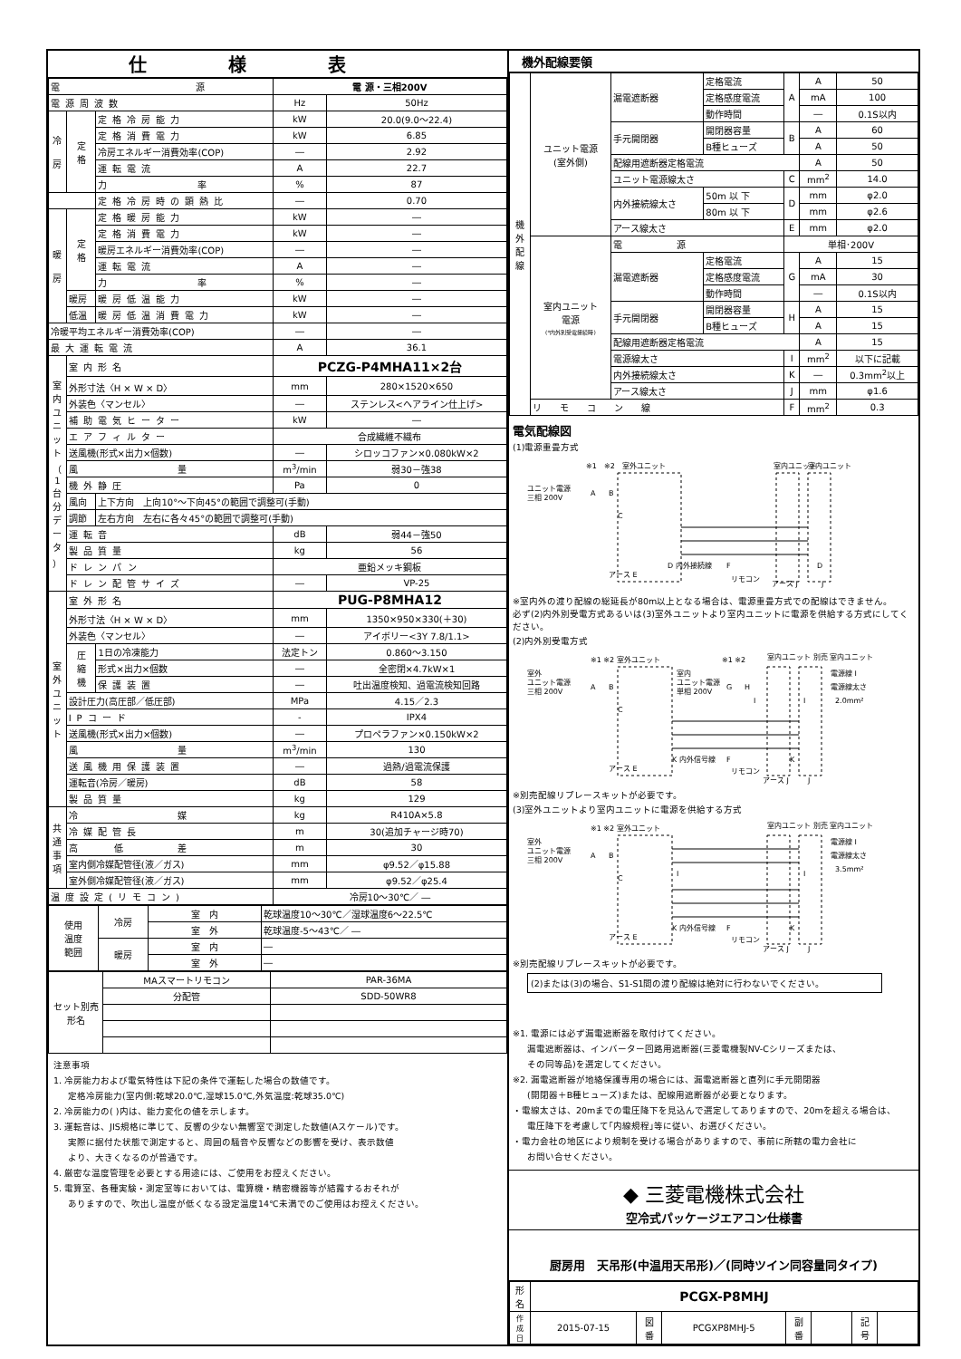仕様表
| 電 源 | | | 電 源・三相200V | |
| 電源周波数 | | | Hz | 50Hz |
| 冷 房 | 定 格 | 定格冷房能力 | kW | 20.0(9.0～22.4) |
| | | 定格消費電力 | kW | 6.85 |
| | | 冷房エネルギー消費効率(COP) | ― | 2.92 |
| | | 運転電流 | A | 22.7 |
| | | 力 率 | % | 87 |
| | | 定格冷房時の顕熱比 | ― | 0.70 |
| 暖 房 | 定 格 | 定格暖房能力 | kW | ― |
| | | 定格消費電力 | kW | ― |
| | | 暖房エネルギー消費効率(COP) | ― | ― |
| | | 運転電流 | A | ― |
| | | 力 率 | % | ― |
| | 暖房 | 暖房低温能力 | kW | ― |
| | 低温 | 暖房低温消費電力 | kW | ― |
| 冷暖平均エネルギー消費効率(COP) | | | ― | ― |
| 最大運転電流 | | | A | 36.1 |
| 室 内 ユ ニ ッ ト （ 1 台 分 デ ー タ ） | 室内形名 | | PCZG-P4MHA11×2台 | |
| | 外形寸法〈H × W × D〉 | | mm | 280×1520×650 |
| | 外装色〈マンセル〉 | | ― | ステンレス<ヘアライン仕上げ> |
| | 補助電気ヒーター | | kW | ― |
| | エアフィルター | | 合成繊維不織布 | |
| | 送風機(形式×出力×個数) | | ― | シロッコファン×0.080kW×2 |
| | 風 量 | | m<sup>3</sup>/min | 弱30－強38 |
| | 機外静圧 | | Pa | 0 |
| | 風向 | 上下方向 上向10°～下向45°の範囲で調整可(手動) | | |
| | 調節 | 左右方向 左右に各々45°の範囲で調整可(手動) | | |
| | 運転音 | | dB | 弱44－強50 |
| | 製品質量 | | kg | 56 |
| | ドレンパン | | 亜鉛メッキ鋼板 | |
| | ドレン配管サイズ | | ― | VP-25 |
| 室 外 ユ ニ ッ ト | 室外形名 | | PUG-P8MHA12 | |
| | 外形寸法〈H × W × D〉 | | mm | 1350×950×330(＋30) |
| | 外装色〈マンセル〉 | | ― | アイボリー<3Y 7.8/1.1> |
| | 圧 縮 機 | 1日の冷凍能力 | 法定トン | 0.860～3.150 |
| | | 形式×出力×個数 | ― | 全密閉×4.7kW×1 |
| | | 保護装置 | ― | 吐出温度検知、過電流検知回路 |
| | 設計圧力(高圧部／低圧部) | | MPa | 4.15／2.3 |
| | IPコード | | - | IPX4 |
| | 送風機(形式×出力×個数) | | ― | プロペラファン×0.150kW×2 |
| | 風 量 | | m<sup>3</sup>/min | 130 |
| | 送風機用保護装置 | | ― | 過熱/過電流保護 |
| | 運転音(冷房／暖房) | | dB | 58 |
| | 製品質量 | | kg | 129 |
| 共 通 事 項 | 冷 媒 | | kg | R410A×5.8 |
| | 冷媒配管長 | | m | 30(追加チャージ時70) |
| | 高 低 差 | | m | 30 |
| | 室内側冷媒配管径(液／ガス) | | mm | φ9.52／φ15.88 |
| | 室外側冷媒配管径(液／ガス) | | mm | φ9.52／φ25.4 |
| 温度設定(リモコン) | | | 冷房10～30℃／ ― | |
| 使用 温度 範囲 | 冷房 | 室 内 | 乾球温度10～30℃／湿球温度6～22.5℃ |
| | | 室 外 | 乾球温度-5～43℃／ ― |
| | 暖房 | 室 内 | ― |
| | | 室 外 | ― |
| セット別売 形名 | MAスマートリモコン | PAR-36MA |
| | 分配管 | SDD-50WR8 |
注意事項
1. 冷房能力および電気特性は下記の条件で運転した場合の数値です。
定格冷房能力(室内側:乾球20.0℃,湿球15.0℃,外気温度:乾球35.0℃)
2. 冷房能力の( )内は、能力変化の値を示します。
3. 運転音は、JIS規格に準じて、反響の少ない無響室で測定した数値(Aスケール)です。
実際に据付た状態で測定すると、周囲の騒音や反響などの影響を受け、表示数値
より、大きくなるのが普通です。
4. 厳密な温度管理を必要とする用途には、ご使用をお控えください。
5. 電算室、各種実験・測定室等においては、電算機・精密機器等が結露するおそれが
ありますので、吹出し温度が低くなる設定温度14℃未満でのご使用はお控えください。
機外配線要領
| 機 外 配 線 | ユニット電源 (室外側) | 漏電遮断器 | 定格電流 | A | A | 50 |
| | | | 定格感度電流 | | mA | 100 |
| | | | 動作時間 | | ― | 0.1S以内 |
| | | 手元開閉器 | 開閉器容量 | B | A | 60 |
| | | | B種ヒューズ | | A | 50 |
| | | 配線用遮断器定格電流 | | | A | 50 |
| | | ユニット電源線太さ | | C | mm<sup>2</sup> | 14.0 |
| | | 内外接続線太さ | 50m 以 下 | D | mm | φ2.0 |
| | | | 80m 以 下 | | mm | φ2.6 |
| | | アース線太さ | | E | mm | φ2.0 |
| | 室内ユニット 電源 (*内外別受電接続時) | 電 源 | | 単相･200V | | |
| | | 漏電遮断器 | 定格電流 | G | A | 15 |
| | | | 定格感度電流 | | mA | 30 |
| | | | 動作時間 | | ― | 0.1S以内 |
| | | 手元開閉器 | 開閉器容量 | H | A | 15 |
| | | | B種ヒューズ | | A | 15 |
| | | 配線用遮断器定格電流 | | | A | 15 |
| | | 電源線太さ | | I | mm<sup>2</sup> | 以下に記載 |
| | | 内外接続線太さ | | K | ― | 0.3mm<sup>2</sup>以上 |
| | | アース線太さ | | J | mm | φ1.6 |
| | リ モ コ ン 線 | | | F | mm<sup>2</sup> | 0.3 |
電気配線図
(1)電源重畳方式
ユニット電源
三相 200V
※1
※2
室外ユニット
A
B
C
D 内外接続線
アース E
F
リモコン
室内ユニット
室内ユニット
アース J
J
D
※室内外の渡り配線の総延長が80m以上となる場合は、電源重畳方式での配線はできません。
必ず(2)内外別受電方式あるいは(3)室外ユニットより室内ユニットに電源を供給する方式にしてください。
(2)内外別受電方式
室外
ユニット電源
三相 200V
※1 ※2 室外ユニット
A
B
C
室内
ユニット電源
単相 200V
※1 ※2
G
H
I
I
室内ユニット 別売 室内ユニット
電源線 I
電源線太さ
2.0mm²
K 内外信号線
K
F
リモコン
アース E
アース J
J
※別売配線リプレースキットが必要です。
(3)室外ユニットより室内ユニットに電源を供給する方式
室外
ユニット電源
三相 200V
※1 ※2 室外ユニット
A
B
C
I
I
室内ユニット 別売 室内ユニット
電源線 I
電源線太さ
3.5mm²
K 内外信号線
K
F
リモコン
アース E
アース J
J
※別売配線リプレースキットが必要です。
(2)または(3)の場合、S1-S1間の渡り配線は絶対に行わないでください。
※1. 電源には必ず漏電遮断器を取付けてください。
漏電遮断器は、インバーター回路用遮断器(三菱電機製NV-Cシリーズまたは、
その同等品)を選定してください。
※2. 漏電遮断器が地絡保護専用の場合には、漏電遮断器と直列に手元開閉器
(開閉器＋B種ヒューズ)または、配線用遮断器が必要となります。
・電線太さは、20mまでの電圧降下を見込んで選定してありますので、20mを超える場合は、
電圧降下を考慮して｢内線規程｣等に従い、お選びください。
・電力会社の地区により規制を受ける場合がありますので、事前に所轄の電力会社に
お問い合せください。
◆ 三菱電機株式会社
空冷式パッケージエアコン仕様書
厨房用　天吊形(中温用天吊形)／(同時ツイン同容量同タイプ)
| 形 名 | PCGX-P8MHJ | | | | | | |
| 作 成 日 | 2015-07-15 | 図 番 | PCGXP8MHJ-5 | 副 番 | | 記 号 | |